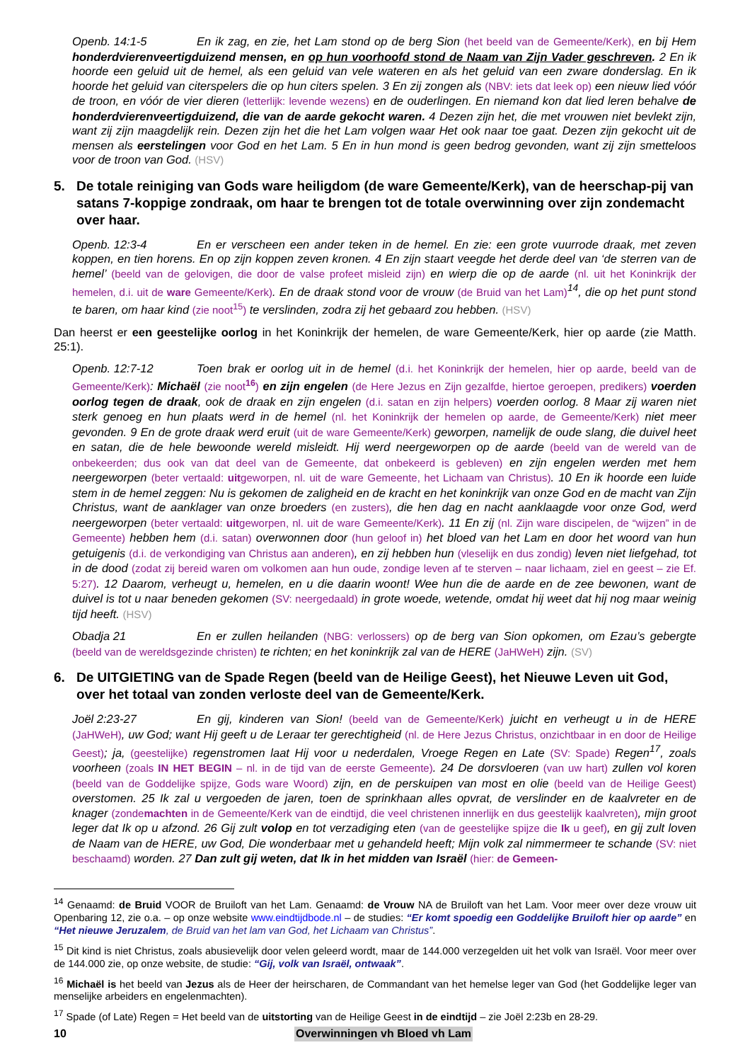Openb. 14:1-5 En ik zag, en zie, het Lam stond op de berg Sion (het beeld van de Gemeente/Kerk), en bij Hem honderdvierenveertigduizend mensen, en op hun voorhoofd stond de Naam van Zijn Vader geschreven. 2 En ik hoorde een geluid uit de hemel, als een geluid van vele wateren en als het geluid van een zware donderslag. En ik hoorde het geluid van citerspelers die op hun citers spelen. 3 En zij zongen als (NBV: iets dat leek op) een nieuw lied vóór de troon, en vóór de vier dieren (letterlijk: levende wezens) en de ouderlingen. En niemand kon dat lied leren behalve de honderdvierenveertigduizend, die van de aarde gekocht waren. 4 Dezen zijn het, die met vrouwen niet bevlekt zijn, want zij zijn maagdelijk rein. Dezen zijn het die het Lam volgen waar Het ook naar toe gaat. Dezen zijn gekocht uit de mensen als eerstelingen voor God en het Lam. 5 En in hun mond is geen bedrog gevonden, want zij zijn smetteloos voor de troon van God. (HSV)
5. De totale reiniging van Gods ware heiligdom (de ware Gemeente/Kerk), van de heerschap-pij van satans 7-koppige zondraak, om haar te brengen tot de totale overwinning over zijn zondemacht over haar.
Openb. 12:3-4 En er verscheen een ander teken in de hemel. En zie: een grote vuurrode draak, met zeven koppen, en tien horens. En op zijn koppen zeven kronen. 4 En zijn staart veegde het derde deel van ‘de sterren van de hemel’ (beeld van de gelovigen, die door de valse profeet misleid zijn) en wierp die op de aarde (nl. uit het Koninkrijk der hemelen, d.i. uit de ware Gemeente/Kerk). En de draak stond voor de vrouw (de Bruid van het Lam)<sup>14</sup>, die op het punt stond te baren, om haar kind (zie noot<sup>15</sup>) te verslinden, zodra zij het gebaard zou hebben. (HSV)
Dan heerst er een geestelijke oorlog in het Koninkrijk der hemelen, de ware Gemeente/Kerk, hier op aarde (zie Matth. 25:1).
Openb. 12:7-12 Toen brak er oorlog uit in de hemel (d.i. het Koninkrijk der hemelen, hier op aarde, beeld van de Gemeente/Kerk): Michaël (zie noot<sup>16</sup>) en zijn engelen (de Here Jezus en Zijn gezalfde, hiertoe geroepen, predikers) voerden oorlog tegen de draak, ook de draak en zijn engelen (d.i. satan en zijn helpers) voerden oorlog. 8 Maar zij waren niet sterk genoeg en hun plaats werd in de hemel (nl. het Koninkrijk der hemelen op aarde, de Gemeente/Kerk) niet meer gevonden. 9 En de grote draak werd eruit (uit de ware Gemeente/Kerk) geworpen, namelijk de oude slang, die duivel heet en satan, die de hele bewoonde wereld misleidt. Hij werd neergeworpen op de aarde (beeld van de wereld van de onbekeerden; dus ook van dat deel van de Gemeente, dat onbekeerd is gebleven) en zijn engelen werden met hem neergeworpen (beter vertaald: uitgeworpen, nl. uit de ware Gemeente, het Lichaam van Christus). 10 En ik hoorde een luide stem in de hemel zeggen: Nu is gekomen de zaligheid en de kracht en het koninkrijk van onze God en de macht van Zijn Christus, want de aanklager van onze broeders (en zusters), die hen dag en nacht aanklaagde voor onze God, werd neergeworpen (beter vertaald: uitgeworpen, nl. uit de ware Gemeente/Kerk). 11 En zij (nl. Zijn ware discipelen, de “wijzen” in de Gemeente) hebben hem (d.i. satan) overwonnen door (hun geloof in) het bloed van het Lam en door het woord van hun getuigenis (d.i. de verkondiging van Christus aan anderen), en zij hebben hun (vleselijk en dus zondig) leven niet liefgehad, tot in de dood (zodat zij bereid waren om volkomen aan hun oude, zondige leven af te sterven – naar lichaam, ziel en geest – zie Ef. 5:27). 12 Daarom, verheugt u, hemelen, en u die daarin woont! Wee hun die de aarde en de zee bewonen, want de duivel is tot u naar beneden gekomen (SV: neergedaald) in grote woede, wetende, omdat hij weet dat hij nog maar weinig tijd heeft. (HSV)
Obadja 21 En er zullen heilanden (NBG: verlossers) op de berg van Sion opkomen, om Ezau’s gebergte (beeld van de wereldsgezinde christen) te richten; en het koninkrijk zal van de HERE (JaHWeH) zijn. (SV)
6. De UITGIETING van de Spade Regen (beeld van de Heilige Geest), het Nieuwe Leven uit God, over het totaal van zonden verloste deel van de Gemeente/Kerk.
Joël 2:23-27 En gij, kinderen van Sion! (beeld van de Gemeente/Kerk) juicht en verheugt u in de HERE (JaHWeH), uw God; want Hij geeft u de Leraar ter gerechtigheid (nl. de Here Jezus Christus, onzichtbaar in en door de Heilige Geest); ja, (geestelijke) regenstromen laat Hij voor u nederdalen, Vroege Regen en Late (SV: Spade) Regen<sup>17</sup>, zoals voorheen (zoals IN HET BEGIN – nl. in de tijd van de eerste Gemeente). 24 De dorsvloeren (van uw hart) zullen vol koren (beeld van de Goddelijke spijze, Gods ware Woord) zijn, en de perskuipen van most en olie (beeld van de Heilige Geest) overstomen. 25 Ik zal u vergoeden de jaren, toen de sprinkhaan alles opvrat, de verslinder en de kaalvreter en de knager (zondemachten in de Gemeente/Kerk van de eindtijd, die veel christenen innerlijk en dus geestelijk kaalvreten), mijn groot leger dat Ik op u afzond. 26 Gij zult volop en tot verzadiging eten (van de geestelijke spijze die Ik u geef), en gij zult loven de Naam van de HERE, uw God, Die wonderbaar met u gehandeld heeft; Mijn volk zal nimmermeer te schande (SV: niet beschaamd) worden. 27 Dan zult gij weten, dat Ik in het midden van Israël (hier: de Gemeen-
<sup>14</sup> Genaamd: de Bruid VOOR de Bruiloft van het Lam. Genaamd: de Vrouw NA de Bruiloft van het Lam. Voor meer over deze vrouw uit Openbaring 12, zie o.a. – op onze website www.eindtijdbode.nl – de studies: “Er komt spoedig een Goddelijke Bruiloft hier op aarde” en “Het nieuwe Jeruzalem, de Bruid van het lam van God, het Lichaam van Christus”.
<sup>15</sup> Dit kind is niet Christus, zoals abusievelijk door velen geleerd wordt, maar de 144.000 verzegelden uit het volk van Israël. Voor meer over de 144.000 zie, op onze website, de studie: “Gij, volk van Israël, ontwaak”.
<sup>16</sup> Michaël is het beeld van Jezus als de Heer der heirscharen, de Commandant van het hemelse leger van God (het Goddelijke leger van menselijke arbeiders en engelenmachten).
<sup>17</sup> Spade (of Late) Regen = Het beeld van de uitstorting van de Heilige Geest in de eindtijd – zie Joël 2:23b en 28-29.
10 Overwinningen vh Bloed vh Lam